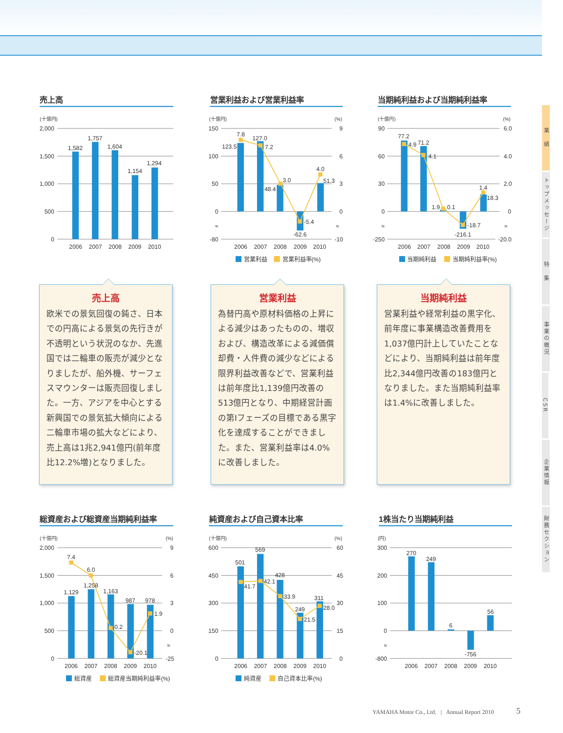売上高
(十億円)
2,000
1,500
1,000
500
0
1,582
1,757
1,604
1,154
1,294
2006
2007
2008
2009
2010
営業利益および営業利益率
(十億円)
(%)
150
100
50
0
≈
-80
9
6
3
0
≈
-10
7.8
123.5
127.0
7.2
3.0
48.4
-5.4
-62.6
4.0
51.3
2006
2007
2008
2009
2010
営業利益
営業利益率(%)
当期純利益および当期純利益率
(十億円)
(%)
90
60
30
0
≈
-250
6.0
4.0
2.0
0
≈
-20.0
77.2
4.9
71.2
4.1
1.9
0.1
-18.7
-216.1
1.4
18.3
2006
2007
2008
2009
2010
当期純利益
当期純利益率(%)
売上高
欧米での景気回復の鈍さ、日本での円高による景気の先行きが不透明という状況のなか、先進国では二輪車の販売が減少となりましたが、船外機、サーフェスマウンターは販売回復しました。一方、アジアを中心とする新興国での景気拡大傾向による二輪車市場の拡大などにより、売上高は1兆2,941億円(前年度比12.2%増)となりました。
営業利益
為替円高や原材料価格の上昇による減少はあったものの、増収および、構造改革による減価償却費・人件費の減少などによる限界利益改善などで、営業利益は前年度比1,139億円改善の513億円となり、中期経営計画の第Ⅰフェーズの目標である黒字化を達成することができました。また、営業利益率は4.0%に改善しました。
当期純利益
営業利益や経常利益の黒字化、前年度に事業構造改善費用を1,037億円計上していたことなどにより、当期純利益は前年度比2,344億円改善の183億円となりました。また当期純利益率は1.4%に改善しました。
総資産および総資産当期純利益率
(十億円)
(%)
2,000
1,500
1,000
500
0
9
6
3
0
≈
-25
7.4
6.0
1,129
1,258
1,163
0.2
987
-20.1
978
1.9
2006
2007
2008
2009
2010
総資産
総資産当期純利益率(%)
純資産および自己資本比率
(十億円)
(%)
600
450
300
150
0
60
45
30
15
0
501
41.7
569
42.1
428
33.9
249
21.5
311
28.0
2006
2007
2008
2009
2010
純資産
自己資本比率(%)
1株当たり当期純利益
(円)
300
200
100
0
≈
-800
270
249
6
-756
56
2006
2007
2008
2009
2010
YAMAHA Motor Co., Ltd. | Annual Report 2010 5
業　績
トップメッセージ
特　集
事業の概況
CSR
企業情報
財務セクション